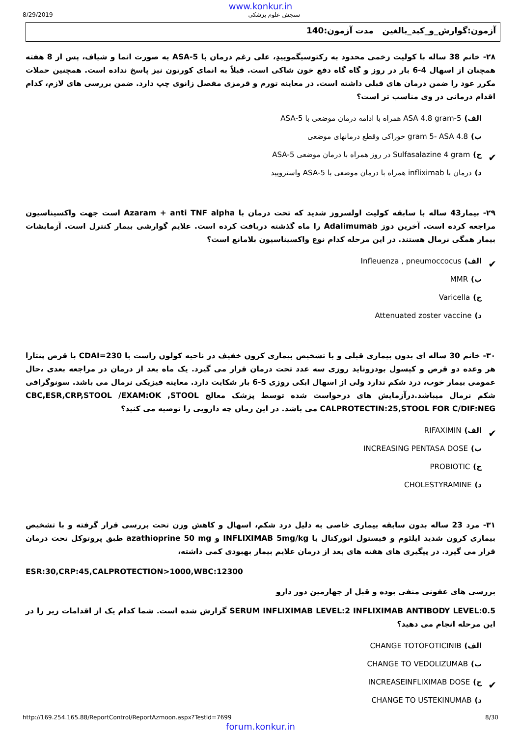www.konkur.in
8/29/2019 سنجش علوم پزشکی
آزمون:گوارش_و_کبد_بالغین مدت آزمون:140
۲۸- خانم 38 ساله با کولیت زخمی محدود به رکتوسیگموییدِ، علی رغم درمان با 5-ASA به صورت انما و شیاف، پس از 8 هفته همچنان از اسهال 4-6 بار در روز و گاه گاه دفع خون شاکی است. قبلاً به انمای کورتون نیز پاسخ نداده است. همچنین حملات مکرر عود را ضمن درمان های قبلی داشته است. در معاینه تورم و قرمزی مفصل زانوی چپ دارد. ضمن بررسی های لازم، کدام اقدام درمانی در وی مناسب تر است؟
الف) 5-ASA 4.8 gram همراه با ادامه درمان موضعی با 5-ASA
ب) 4.8 gram 5- ASA خوراکی وقطع درمانهای موضعی
ج) Sulfasalazine 4 gram در روز همراه با درمان موضعی 5-ASA ✔
د) درمان با infliximab همراه با درمان موضعی با 5-ASA واسترویید
۲۹- بیمار43 ساله با سابقه کولیت اولسروز شدید که تحت درمان با Azaram + anti TNF alpha است جهت واکسیناسیون مراجعه کرده است. آخرین دوز Adalimumab را ماه گذشته دریافت کرده است. علایم گوارشی بیمار کنترل است. آزمایشات بیمار همگی نرمال هستند. در این مرحله کدام نوع واکسیناسیون بلامانع است؟
الف) Infleuenza , pneumoccocus ✔
ب) MMR
ج) Varicella
د) Attenuated zoster vaccine
۳۰- خانم 30 ساله ای بدون بیماری قبلی و با تشخیص بیماری کرون خفیف در ناحیه کولون راست با CDAI=230 با قرص پنتازا هر وعده دو قرص و کپسول بودزوناید روزی سه عدد تحت درمان قرار می گیرد. یک ماه بعد از درمان در مراجعه بعدی ،حال عمومی بیمار خوب، درد شکم ندارد ولی از اسهال ابکی روزی 5-6 بار شکایت دارد. معاینه فیزیکی نرمال می باشد. سونوگرافی شکم نرمال میباشد.درآزمایش های درخواست شده توسط پزشک معالج CBC,ESR,CRP,STOOL /EXAM:OK ,STOOL CALPROTECTIN:25,STOOL FOR C/DIF:NEG می باشد. در این زمان چه دارویی را توصیه می کنید؟
الف) RIFAXIMIN ✔
ب) INCREASING PENTASA DOSE
ج) PROBIOTIC
د) CHOLESTYRAMINE
۳۱- مرد 23 ساله بدون سابقه بیماری خاصی به دلیل درد شکم، اسهال و کاهش وزن تحت بررسی قرار گرفته و با تشخیص بیماری کرون شدید ایلئوم و فیستول انورکتال با INFLIXIMAB 5mg/kg و azathioprine 50 mg طبق پروتوکل تحت درمان قرار می گیرد. در پیگیری های هفته های بعد از درمان علایم بیمار بهبودی کمی داشته،
ESR:30,CRP:45,CALPROTECTION>1000,WBC:12300
بررسی های عفونی منفی بوده و قبل از چهارمین دوز دارو
SERUM INFLIXIMAB LEVEL:2 INFLIXIMAB ANTIBODY LEVEL:0.5 گزارش شده است. شما کدام یک از اقدامات زیر را در این مرحله انجام می دهید؟
الف) CHANGE TOTOFOTICINIB
ب) CHANGE TO VEDOLIZUMAB
ج) INCREASEINFLIXIMAB DOSE ✔
د) CHANGE TO USTEKINUMAB
http://169.254.165.88/ReportControl/ReportAzmoon.aspx?TestId=7699 8/30
forum.konkur.in